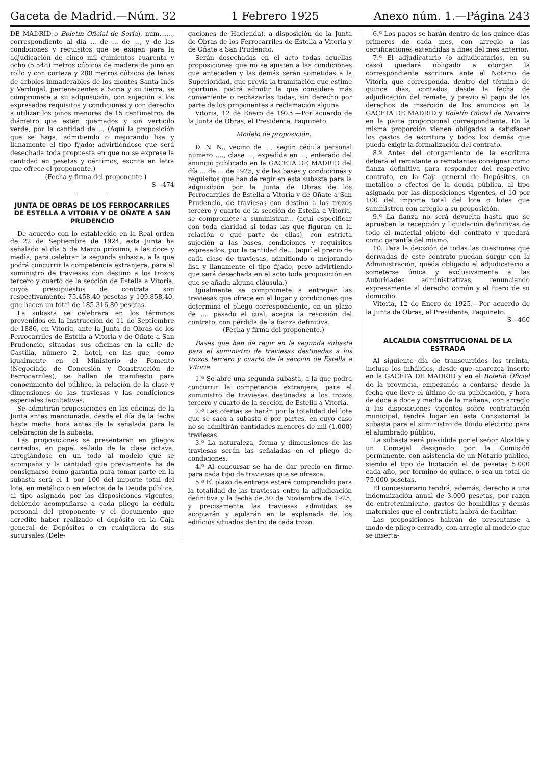Gaceta de Madrid.—Núm. 32 1 Febrero 1925 Anexo núm. 1.—Página 243
DE MADRID o Boletín Oficial de Soria), núm. ...., correspondiente al día ... de ... de ..., y de las condiciones y requisitos que se exigen para la adjudicación de cinco mil quinientos cuarenta y ocho (5.548) metros cúbicos de madera de pino en rollo y con corteza y 280 metros cúbicos de leñas de árboles inmaderables de los montes Santa Inés y Verdugal, pertenecientes a Soria y su tierra, se compromete a su adquisición, con sujeción a los expresados requisitos y condiciones y con derecho a utilizar los pinos menores de 15 centímetros de diámetro que estén quemados y sin verticilo verde, por la cantidad de ... (Aquí la proposición que se haga, admitiendo o mejorando lisa y llanamente el tipo fijado; advirtiéndose que será desechada toda propuesta en que no se exprese la cantidad en pesetas y céntimos, escrita en letra que ofrece el proponente.)
(Fecha y firma del proponente.)
S—474
JUNTA DE OBRAS DE LOS FERROCARRILES DE ESTELLA A VITORIA Y DE OÑATE A SAN PRUDENCIO
De acuerdo con lo establecido en la Real orden de 22 de Septiembre de 1924, esta Junta ha señalado el día 5 de Marzo próximo, a las doce y media, para celebrar la segunda subasta, a la que podrá concurrir la competencia extranjera, para el suministro de traviesas con destino a los trozos tercero y cuarto de la sección de Estella a Vitoria, cuyos presupuestos de contrata son respectivamente, 75.458,40 pesetas y 109.858,40, que hacen un total de 185.316,80 pesetas.
La subasta se celebrará en los términos prevenidos en la Instrucción de 11 de Septiembre de 1886, en Vitoria, ante la Junta de Obras de los Ferrocarriles de Estella a Vitoria y de Oñate a San Prudencio, situadas sus oficinas en la calle de Castilla, número 2, hotel, en las que, como igualmente en el Ministerio de Fomento (Negociado de Concesión y Construcción de Ferrocarriles), se hallan de manifiesto para conocimiento del público, la relación de la clase y dimensiones de las traviesas y las condiciones especiales facultativas.
Se admitirán proposiciones en las oficinas de la Junta antes mencionada, desde el día de la fecha hasta media hora antes de la señalada para la celebración de la subasta.
Las proposiciones se presentarán en pliegos cerrados, en papel sellado de la clase octava, arreglándose en un todo al modelo que se acompaña y la cantidad que previamente ha de consignarse como garantía para tomar parte en la subasta será el 1 por 100 del importe total del lote, en metálico o en efectos de la Deuda pública, al tipo asignado por las disposiciones vigentes, debiendo acompañarse a cada pliego la cédula personal del proponente y el documento que acredite haber realizado el depósito en la Caja general de Depósitos o en cualquiera de sus sucursales (Dele-
gaciones de Hacienda), a disposición de la Junta de Obras de los Ferrocarriles de Estella a Vitoria y de Oñate a San Prudencio.
Serán desechadas en el acto todas aquellas proposiciones que no se ajusten a las condiciones que anteceden y las demás serán sometidas a la Superioridad, que previa la tramitación que estime oportuna, podrá admitir la que considere más conveniente o rechazarlas todas, sin derecho por parte de los proponentes a reclamación alguna.
Vitoria, 12 de Enero de 1925.—Por acuerdo de la Junta de Obras, el Presidente, Faquineto.
Modelo de proposición.
D. N. N., vecino de ..., según cédula personal número ...., clase ..., expedida en ..., enterado del anuncio publicado en la GACETA DE MADRID del día ... de ... de 1925, y de las bases y condiciones y requisitos que han de regir en esta subasta para la adquisición por la Junta de Obras de los Ferrocarriles de Estella a Vitoria y de Oñate a San Prudencio, de traviesas con destino a los trozos tercero y cuarto de la sección de Estella a Vitoria, se compromete a suministrar... (aquí especificar con toda claridad si todas las que figuran en la relación o qué parte de ellas), con estricta sujeción a las bases, condiciones y requisitos expresados, por la cantidad de... (aquí el precio de cada clase de traviesas, admitiendo o mejorando lisa y llanamente el tipo fijado, pero advirtiendo que será desechada en el acto toda proposición en que se añada alguna cláusula.)
Igualmente se compromete a entregar las traviesas que ofrece en el lugar y condiciones que determina el pliego correspondiente, en un plazo de .... pasado el cual, acepta la rescisión del contrato, con pérdida de la fianza definitiva.
(Fecha y firma del proponente.)
Bases que han de regir en la segunda subasta para el suministro de traviesas destinadas a los trozos tercero y cuarto de la sección de Estella a Vitoria.
1.ª Se abre una segunda subasta, a la que podrá concurrir la competencia extranjera, para el suministro de traviesas destinadas a los trozos tercero y cuarto de la sección de Estella a Vitoria.
2.ª Las ofertas se harán por la totalidad del lote que se saca a subasta o por partes, en cuyo caso no se admitirán cantidades menores de mil (1.000) traviesas.
3.ª La naturaleza, forma y dimensiones de las traviesas serán las señaladas en el pliego de condiciones.
4.ª Al concursar se ha de dar precio en firme para cada tipo de traviesas que se ofrezca.
5.ª El plazo de entrega estará comprendido para la totalidad de las traviesas entre la adjudicación definitiva y la fecha de 30 de Noviembre de 1925, y precisamente las traviesas admitidas se acopiarán y apilarán en la explanada de los edificios situados dentro de cada trozo.
6.ª Los pagos se harán dentro de los quince días primeros de cada mes, con arreglo a las certificaciones extendidas a fines del mes anterior.
7.ª El adjudicatario (o adjudicatarios, en su caso) quedará obligado a otorgar la correspondiente escritura ante el Notario de Vitoria que corresponda, dentro del término de quince días, contados desde la fecha de adjudicación del remate, y previo el pago de los derechos de inserción de los anuncios en la GACETA DE MADRID y Boletín Oficial de Navarra en la parte proporcional correspondiente. En la misma proporción vienen obligados a satisfacer los gastos de escritura y todos los demás que pueda exigir la formalización del contrato.
8.ª Antes del otorgamiento de la escritura deberá el rematante o rematantes consignar como fianza definitiva para responder del respectivo contrato, en la Caja general de Depósitos, en metálico o efectos de la deuda pública, al tipo asignado por las disposiciones vigentes, el 10 por 100 del importe total del lote o lotes que suministren con arreglo a su proposición.
9.ª La fianza no será devuelta hasta que se aprueben la recepción y liquidación definitivas de todo el material objeto del contrato y quedará como garantía del mismo.
10. Para la decisión de todas las cuestiones que derivadas de este contrato puedan surgir con la Administración, queda obligado el adjudicatario a someterse única y exclusivamente a las Autoridades administrativas, renunciando expresamente al derecho común y al fuero de su domicilio.
Vitoria, 12 de Enero de 1925.—Por acuerdo de la Junta de Obras, el Presidente, Faquineto.
S—460
ALCALDIA CONSTITUCIONAL DE LA ESTRADA
Al siguiente día de transcurridos los treinta, incluso los inhábiles, desde que aparezca inserto en la GACETA DE MADRID y en el Boletín Oficial de la provincia, empezando a contarse desde la fecha que lleve el último de su publicación, y hora de doce a doce y media de la mañana, con arreglo a las disposiciones vigentes sobre contratación municipal, tendrá lugar en esta Consistorial la subasta para el suministro de flúido eléctrico para el alumbrado público.
La subasta será presidida por el señor Alcalde y un Concejal designado por la Comisión permanente, con asistencia de un Notario público, siendo el tipo de licitación el de pesetas 5.000 cada año, por término de quince, o sea un total de 75.000 pesetas.
El concesionario tendrá, además, derecho a una indemnización anual de 3.000 pesetas, por razón de entretenimiento, gastos de bombillas y demás materiales que el contratista habrá de facilitar.
Las proposiciones habrán de presentarse a modo de pliego cerrado, con arreglo al modelo que se inserta-